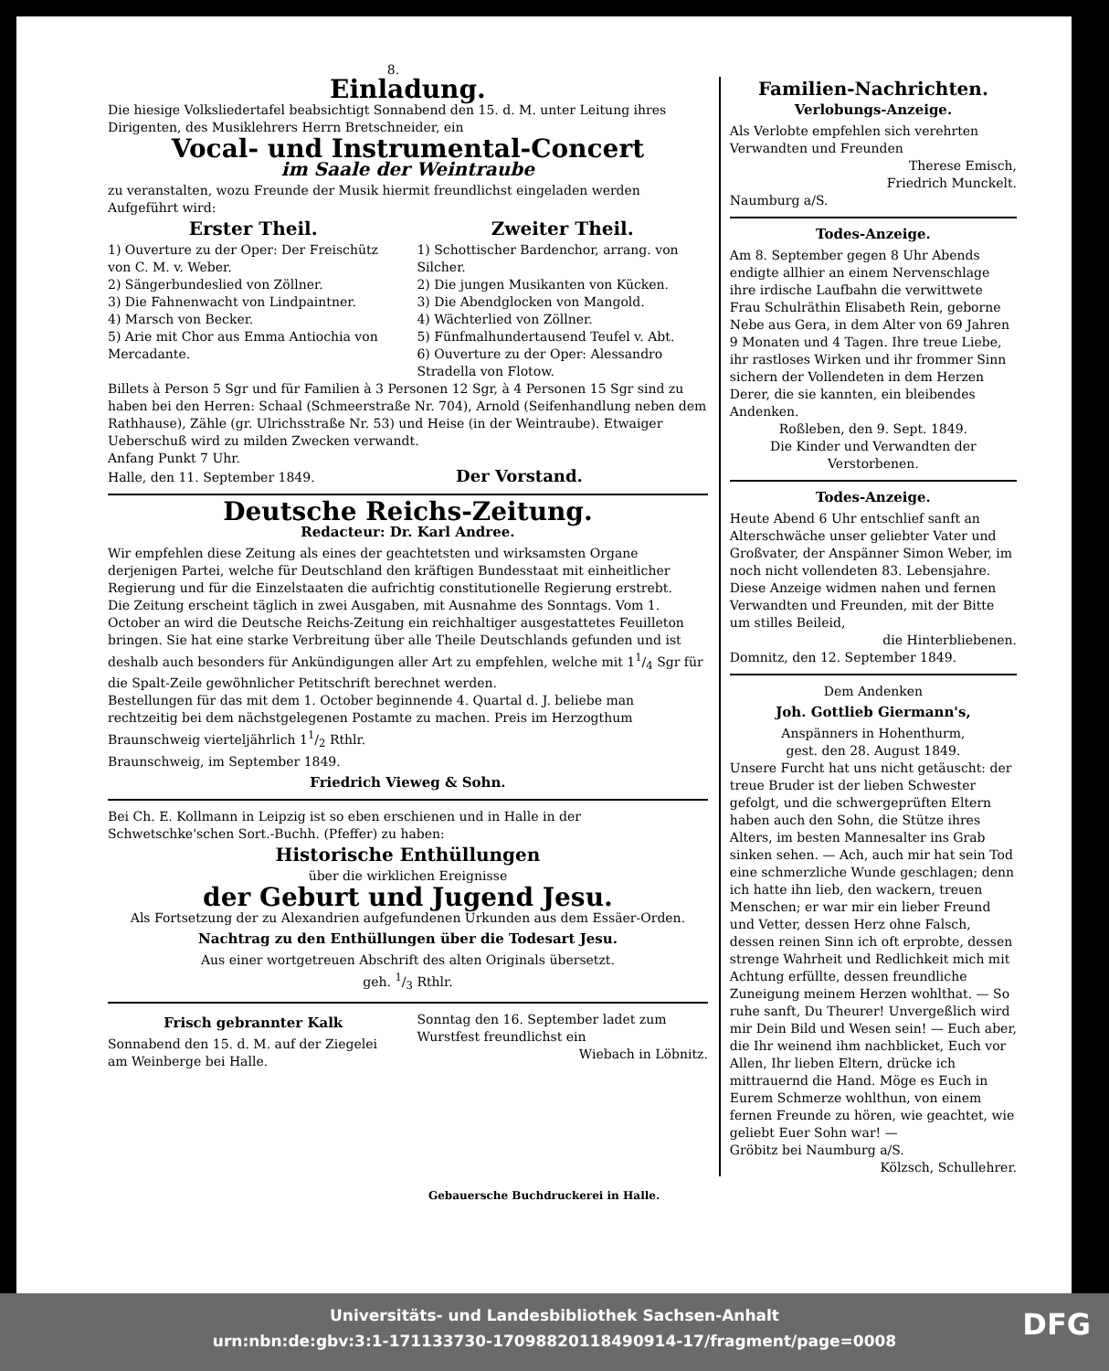8.
Einladung.
Die hiesige Volksliedertafel beabsichtigt Sonnabend den 15. d. M. unter Leitung ihres Dirigenten, des Musiklehrers Herrn Bretschneider, ein
Vocal- und Instrumental-Concert
im Saale der Weintraube
zu veranstalten, wozu Freunde der Musik hiermit freundlichst eingeladen werden Aufgeführt wird:
Erster Theil.
1) Ouverture zu der Oper: Der Freischütz von C. M. v. Weber.
2) Sängerbundeslied von Zöllner.
3) Die Fahnenwacht von Lindpaintner.
4) Marsch von Becker.
5) Arie mit Chor aus Emma Antiochia von Mercadante.
Zweiter Theil.
1) Schottischer Bardenchor, arrang. von Silcher.
2) Die jungen Musikanten von Kücken.
3) Die Abendglocken von Mangold.
4) Wächterlied von Zöllner.
5) Fünfmalhundertausend Teufel v. Abt.
6) Ouverture zu der Oper: Alessandro Stradella von Flotow.
Billets à Person 5 Sgr und für Familien à 3 Personen 12 Sgr, à 4 Personen 15 Sgr sind zu haben bei den Herren: Schaal (Schmeerstraße Nr. 704), Arnold (Seifenhandlung neben dem Rathhause), Zähle (gr. Ulrichsstraße Nr. 53) und Heise (in der Weintraube). Etwaiger Ueberschuß wird zu milden Zwecken verwandt.
Anfang Punkt 7 Uhr.
Halle, den 11. September 1849. Der Vorstand.
Deutsche Reichs-Zeitung.
Redacteur: Dr. Karl Andree.
Wir empfehlen diese Zeitung als eines der geachtetsten und wirksamsten Organe derjenigen Partei, welche für Deutschland den kräftigen Bundesstaat mit einheitlicher Regierung und für die Einzelstaaten die aufrichtig constitutionelle Regierung erstrebt.
Die Zeitung erscheint täglich in zwei Ausgaben, mit Ausnahme des Sonntags. Vom 1. October an wird die Deutsche Reichs-Zeitung ein reichhaltiger ausgestattetes Feuilleton bringen. Sie hat eine starke Verbreitung über alle Theile Deutschlands gefunden und ist deshalb auch besonders für Ankündigungen aller Art zu empfehlen, welche mit 11/4 Sgr für die Spalt-Zeile gewöhnlicher Petitschrift berechnet werden.
Bestellungen für das mit dem 1. October beginnende 4. Quartal d. J. beliebe man rechtzeitig bei dem nächstgelegenen Postamte zu machen. Preis im Herzogthum Braunschweig vierteljährlich 11/2 Rthlr.
Braunschweig, im September 1849.
Friedrich Vieweg & Sohn.
Bei Ch. E. Kollmann in Leipzig ist so eben erschienen und in Halle in der Schwetschke'schen Sort.-Buchh. (Pfeffer) zu haben:
Historische Enthüllungen
über die wirklichen Ereignisse
der Geburt und Jugend Jesu.
Als Fortsetzung der zu Alexandrien aufgefundenen Urkunden aus dem Essäer-Orden.
Nachtrag zu den Enthüllungen über die Todesart Jesu.
Aus einer wortgetreuen Abschrift des alten Originals übersetzt.
geh. 1/3 Rthlr.
Frisch gebrannter Kalk
Sonnabend den 15. d. M. auf der Ziegelei am Weinberge bei Halle.
Sonntag den 16. September ladet zum Wurstfest freundlichst ein
Wiebach in Löbnitz.
Familien-Nachrichten.
Verlobungs-Anzeige.
Als Verlobte empfehlen sich verehrten Verwandten und Freunden
Therese Emisch,
Friedrich Munckelt.
Naumburg a/S.
Todes-Anzeige.
Am 8. September gegen 8 Uhr Abends endigte allhier an einem Nervenschlage ihre irdische Laufbahn die verwittwete Frau Schulräthin Elisabeth Rein, geborne Nebe aus Gera, in dem Alter von 69 Jahren 9 Monaten und 4 Tagen. Ihre treue Liebe, ihr rastloses Wirken und ihr frommer Sinn sichern der Vollendeten in dem Herzen Derer, die sie kannten, ein bleibendes Andenken.
Roßleben, den 9. Sept. 1849.
Die Kinder und Verwandten der Verstorbenen.
Todes-Anzeige.
Heute Abend 6 Uhr entschlief sanft an Alterschwäche unser geliebter Vater und Großvater, der Anspänner Simon Weber, im noch nicht vollendeten 83. Lebensjahre. Diese Anzeige widmen nahen und fernen Verwandten und Freunden, mit der Bitte um stilles Beileid,
die Hinterbliebenen.
Domnitz, den 12. September 1849.
Dem Andenken
Joh. Gottlieb Giermann's,
Anspänners in Hohenthurm,
gest. den 28. August 1849.
Unsere Furcht hat uns nicht getäuscht: der treue Bruder ist der lieben Schwester gefolgt, und die schwergeprüften Eltern haben auch den Sohn, die Stütze ihres Alters, im besten Mannesalter ins Grab sinken sehen. — Ach, auch mir hat sein Tod eine schmerzliche Wunde geschlagen; denn ich hatte ihn lieb, den wackern, treuen Menschen; er war mir ein lieber Freund und Vetter, dessen Herz ohne Falsch, dessen reinen Sinn ich oft erprobte, dessen strenge Wahrheit und Redlichkeit mich mit Achtung erfüllte, dessen freundliche Zuneigung meinem Herzen wohlthat. — So ruhe sanft, Du Theurer! Unvergeßlich wird mir Dein Bild und Wesen sein! — Euch aber, die Ihr weinend ihm nachblicket, Euch vor Allen, Ihr lieben Eltern, drücke ich mittrauernd die Hand. Möge es Euch in Eurem Schmerze wohlthun, von einem fernen Freunde zu hören, wie geachtet, wie geliebt Euer Sohn war! —
Gröbitz bei Naumburg a/S.
Kölzsch, Schullehrer.
Gebauersche Buchdruckerei in Halle.
Universitäts- und Landesbibliothek Sachsen-Anhalt
urn:nbn:de:gbv:3:1-171133730-17098820118490914-17/fragment/page=0008
DFG